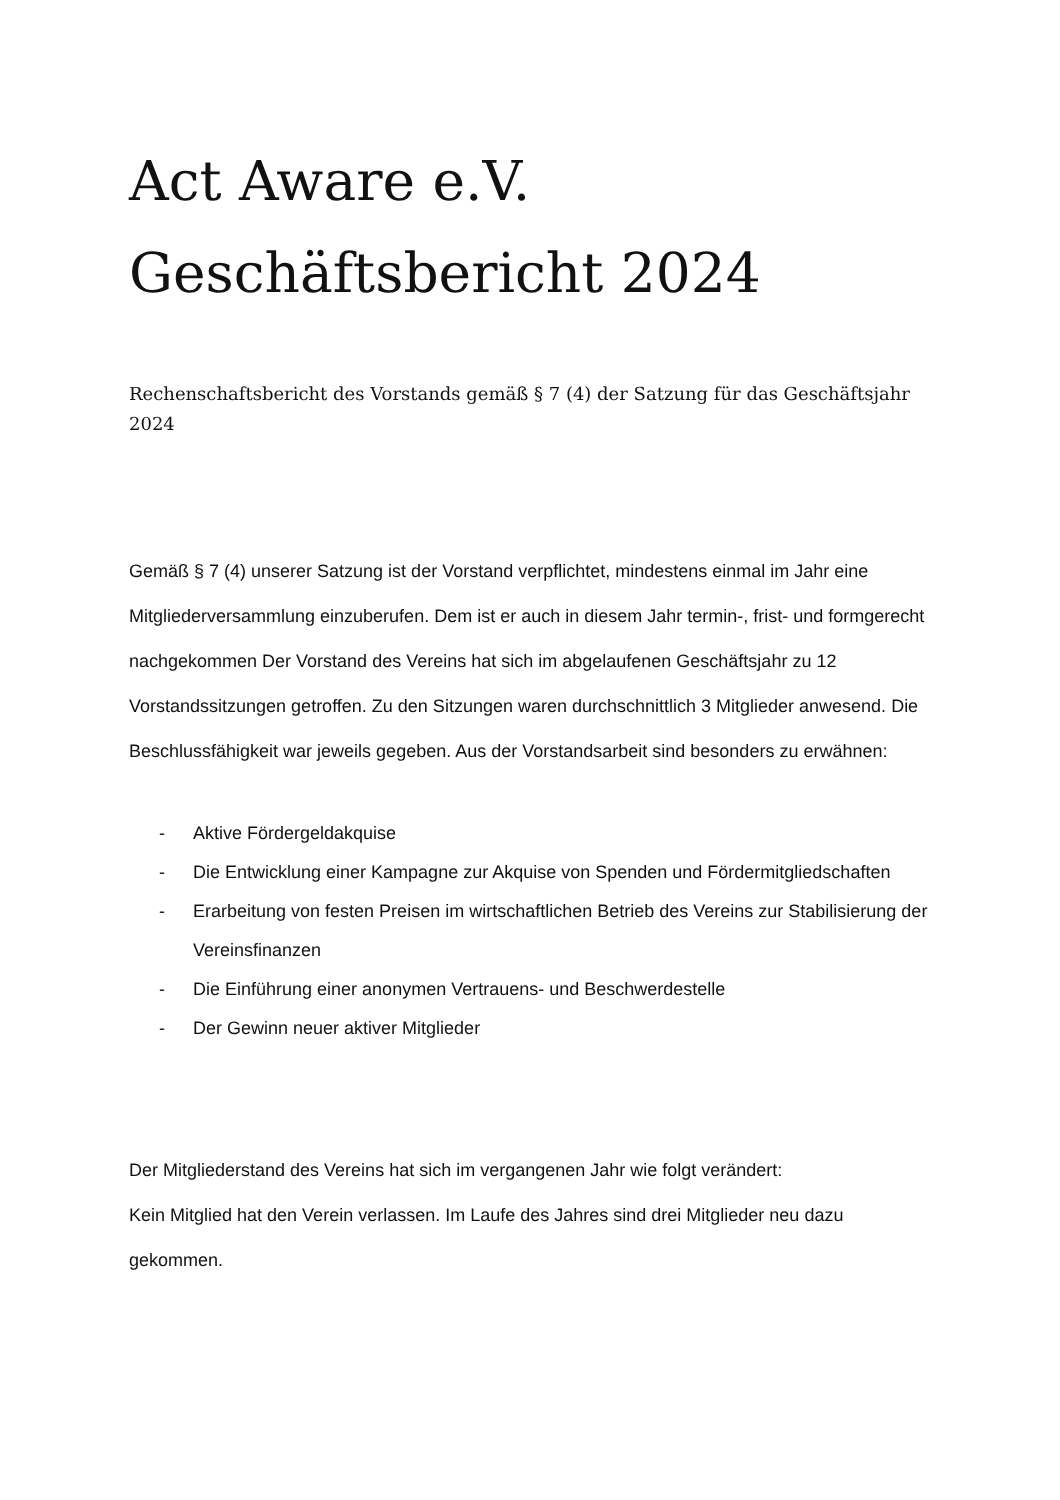Act Aware e.V.
Geschäftsbericht 2024
Rechenschaftsbericht des Vorstands gemäß § 7 (4) der Satzung für das Geschäftsjahr 2024
Gemäß § 7 (4) unserer Satzung ist der Vorstand verpflichtet, mindestens einmal im Jahr eine Mitgliederversammlung einzuberufen. Dem ist er auch in diesem Jahr termin-, frist- und formgerecht nachgekommen Der Vorstand des Vereins hat sich im abgelaufenen Geschäftsjahr zu 12 Vorstandssitzungen getroffen. Zu den Sitzungen waren durchschnittlich 3 Mitglieder anwesend. Die Beschlussfähigkeit war jeweils gegeben. Aus der Vorstandsarbeit sind besonders zu erwähnen:
- Aktive Fördergeldakquise
- Die Entwicklung einer Kampagne zur Akquise von Spenden und Fördermitgliedschaften
- Erarbeitung von festen Preisen im wirtschaftlichen Betrieb des Vereins zur Stabilisierung der Vereinsfinanzen
- Die Einführung einer anonymen Vertrauens- und Beschwerdestelle
- Der Gewinn neuer aktiver Mitglieder
Der Mitgliederstand des Vereins hat sich im vergangenen Jahr wie folgt verändert:
Kein Mitglied hat den Verein verlassen. Im Laufe des Jahres sind drei Mitglieder neu dazu gekommen.